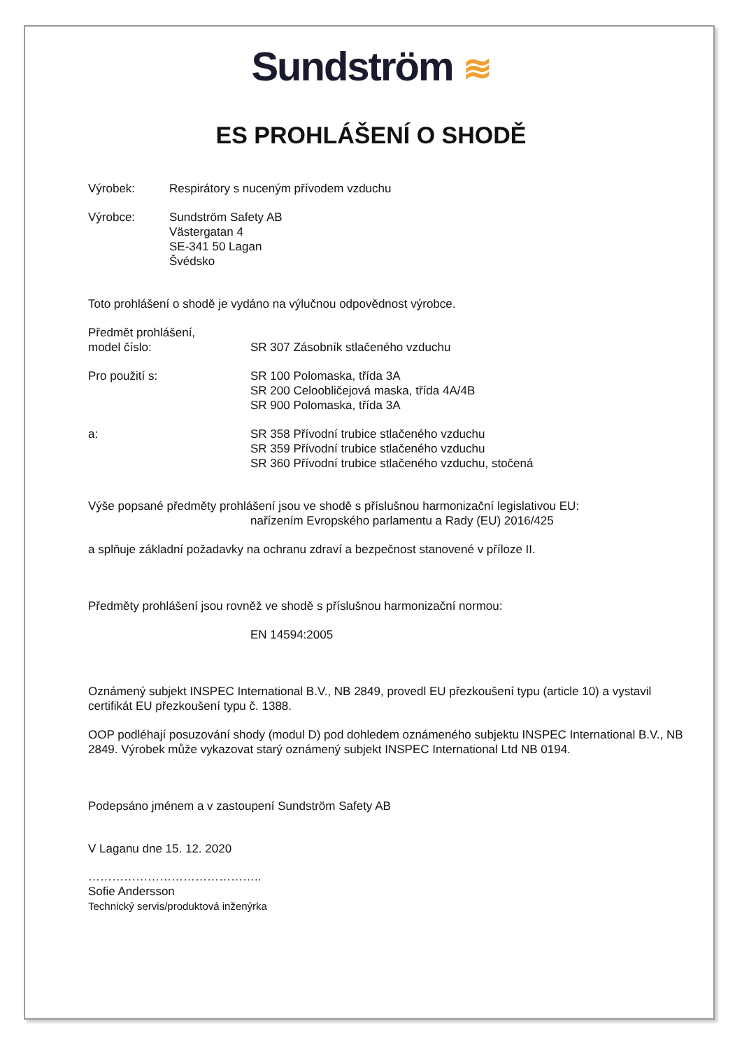Sundström ≋
ES PROHLÁŠENÍ O SHODĚ
Výrobek: Respirátory s nuceným přívodem vzduchu
Výrobce: Sundström Safety AB
Västergatan 4
SE-341 50 Lagan
Švédsko
Toto prohlášení o shodě je vydáno na výlučnou odpovědnost výrobce.
Předmět prohlášení,
model číslo:
SR 307 Zásobník stlačeného vzduchu
Pro použití s: SR 100 Polomaska, třída 3A
SR 200 Celoobličejová maska, třída 4A/4B
SR 900 Polomaska, třída 3A
a: SR 358 Přívodní trubice stlačeného vzduchu
SR 359 Přívodní trubice stlačeného vzduchu
SR 360 Přívodní trubice stlačeného vzduchu, stočená
Výše popsané předměty prohlášení jsou ve shodě s příslušnou harmonizační legislativou EU:
nařízením Evropského parlamentu a Rady (EU) 2016/425
a splňuje základní požadavky na ochranu zdraví a bezpečnost stanovené v příloze II.
Předměty prohlášení jsou rovněž ve shodě s příslušnou harmonizační normou:
EN 14594:2005
Oznámený subjekt INSPEC International B.V., NB 2849, provedl EU přezkoušení typu (article 10) a vystavil certifikát EU přezkoušení typu č. 1388.
OOP podléhají posuzování shody (modul D) pod dohledem oznámeného subjektu INSPEC International B.V., NB 2849. Výrobek může vykazovat starý oznámený subjekt INSPEC International Ltd NB 0194.
Podepsáno jménem a v zastoupení Sundström Safety AB
V Laganu dne 15. 12. 2020
……………………………………..
Sofie Andersson
Technický servis/produktová inženýrka